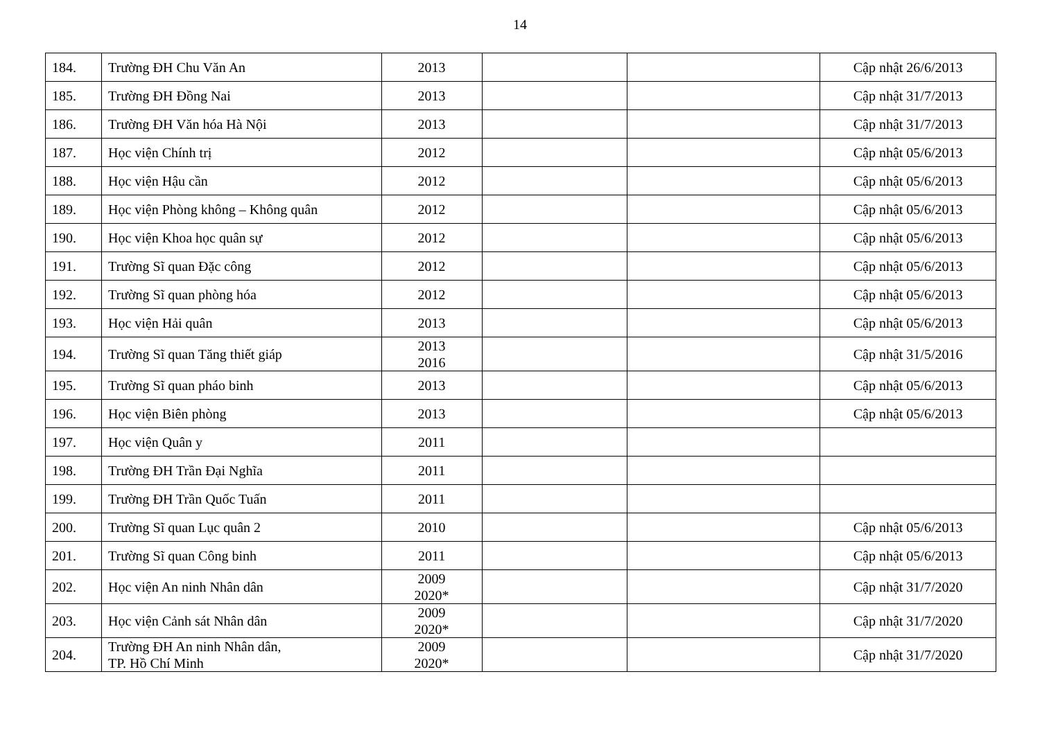14
| 184. | Trường ĐH Chu Văn An | 2013 | | | Cập nhật 26/6/2013 |
| 185. | Trường ĐH Đồng Nai | 2013 | | | Cập nhật 31/7/2013 |
| 186. | Trường ĐH Văn hóa Hà Nội | 2013 | | | Cập nhật 31/7/2013 |
| 187. | Học viện Chính trị | 2012 | | | Cập nhật 05/6/2013 |
| 188. | Học viện Hậu cần | 2012 | | | Cập nhật 05/6/2013 |
| 189. | Học viện Phòng không – Không quân | 2012 | | | Cập nhật 05/6/2013 |
| 190. | Học viện Khoa học quân sự | 2012 | | | Cập nhật 05/6/2013 |
| 191. | Trường Sĩ quan Đặc công | 2012 | | | Cập nhật 05/6/2013 |
| 192. | Trường Sĩ quan phòng hóa | 2012 | | | Cập nhật 05/6/2013 |
| 193. | Học viện Hải quân | 2013 | | | Cập nhật 05/6/2013 |
| 194. | Trường Sĩ quan Tăng thiết giáp | 2013 2016 | | | Cập nhật 31/5/2016 |
| 195. | Trường Sĩ quan pháo binh | 2013 | | | Cập nhật 05/6/2013 |
| 196. | Học viện Biên phòng | 2013 | | | Cập nhật 05/6/2013 |
| 197. | Học viện Quân y | 2011 | | | |
| 198. | Trường ĐH Trần Đại Nghĩa | 2011 | | | |
| 199. | Trường ĐH Trần Quốc Tuấn | 2011 | | | |
| 200. | Trường Sĩ quan Lục quân 2 | 2010 | | | Cập nhật 05/6/2013 |
| 201. | Trường Sĩ quan Công binh | 2011 | | | Cập nhật 05/6/2013 |
| 202. | Học viện An ninh Nhân dân | 2009 2020* | | | Cập nhật 31/7/2020 |
| 203. | Học viện Cảnh sát Nhân dân | 2009 2020* | | | Cập nhật 31/7/2020 |
| 204. | Trường ĐH An ninh Nhân dân, TP. Hồ Chí Minh | 2009 2020* | | | Cập nhật 31/7/2020 |